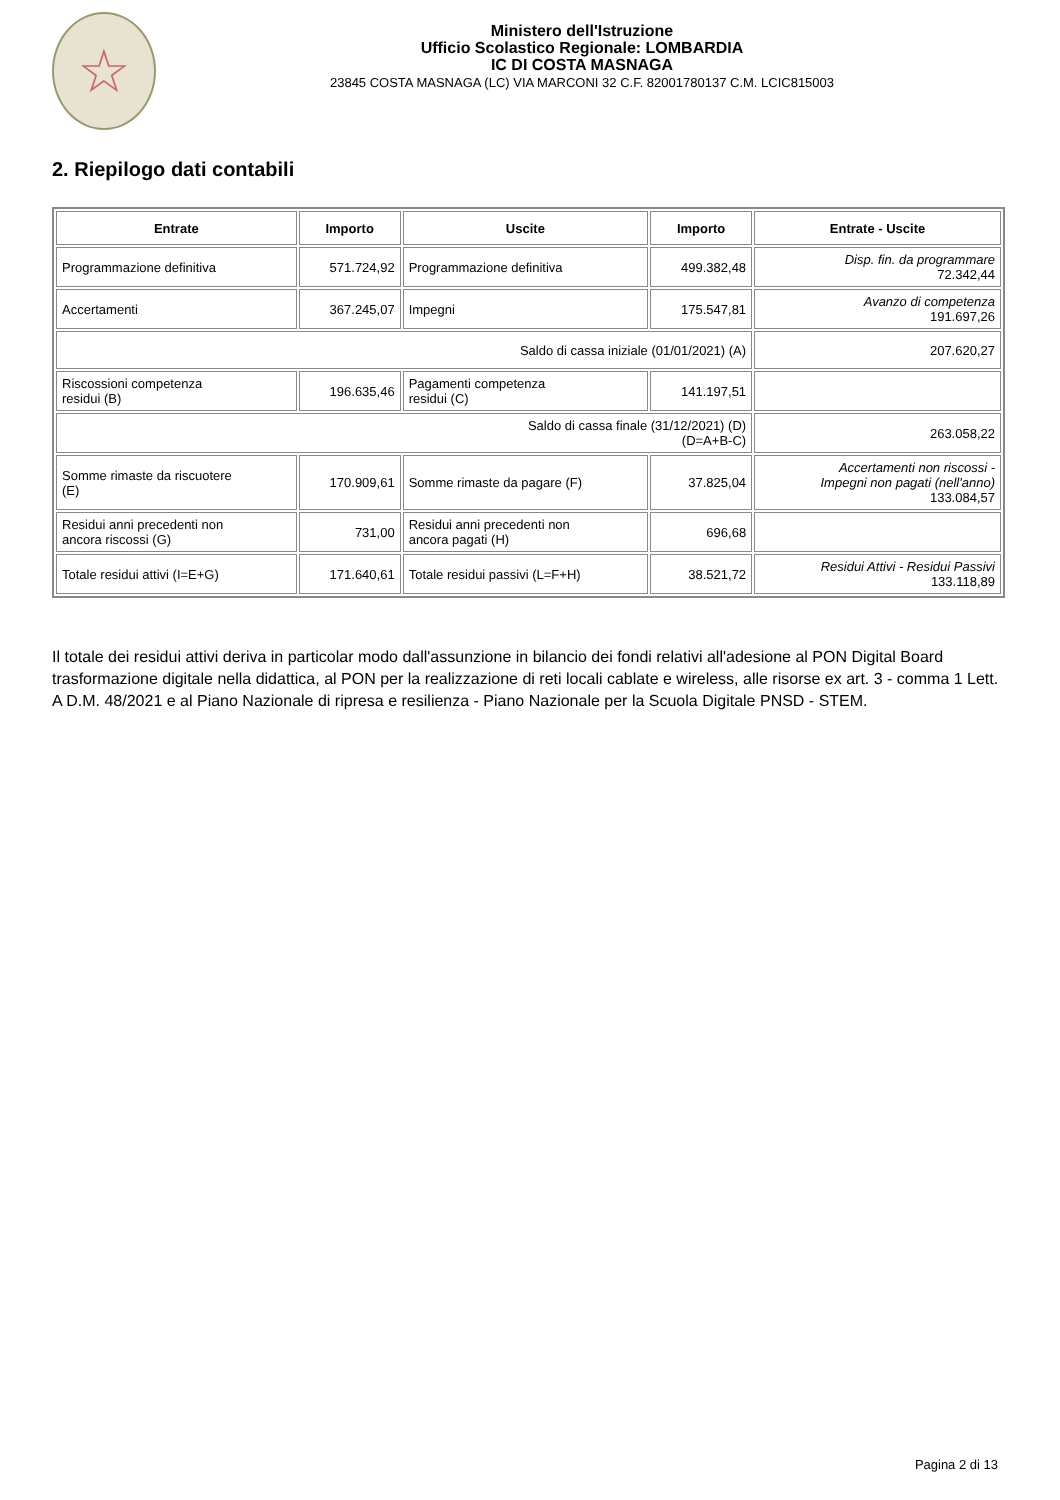☆
Ministero dell'Istruzione
Ufficio Scolastico Regionale: LOMBARDIA
IC DI COSTA MASNAGA
23845 COSTA MASNAGA (LC) VIA MARCONI 32 C.F. 82001780137 C.M. LCIC815003
2. Riepilogo dati contabili
| Entrate | Importo | Uscite | Importo | Entrate - Uscite |
| --- | --- | --- | --- | --- |
| Programmazione definitiva | 571.724,92 | Programmazione definitiva | 499.382,48 | Disp. fin. da programmare 72.342,44 |
| Accertamenti | 367.245,07 | Impegni | 175.547,81 | Avanzo di competenza 191.697,26 |
| Saldo di cassa iniziale (01/01/2021) (A) | | | | 207.620,27 |
| Riscossioni competenza residui (B) | 196.635,46 | Pagamenti competenza residui (C) | 141.197,51 | |
| Saldo di cassa finale (31/12/2021) (D) (D=A+B-C) | | | | 263.058,22 |
| Somme rimaste da riscuotere (E) | 170.909,61 | Somme rimaste da pagare (F) | 37.825,04 | Accertamenti non riscossi - Impegni non pagati (nell'anno) 133.084,57 |
| Residui anni precedenti non ancora riscossi (G) | 731,00 | Residui anni precedenti non ancora pagati (H) | 696,68 | |
| Totale residui attivi (I=E+G) | 171.640,61 | Totale residui passivi (L=F+H) | 38.521,72 | Residui Attivi - Residui Passivi 133.118,89 |
Il totale dei residui attivi deriva in particolar modo dall'assunzione in bilancio dei fondi relativi all'adesione al PON Digital Board trasformazione digitale nella didattica, al PON per la realizzazione di reti locali cablate e wireless, alle risorse ex art. 3 - comma 1 Lett. A D.M. 48/2021 e al Piano Nazionale di ripresa e resilienza - Piano Nazionale per la Scuola Digitale PNSD - STEM.
Pagina 2 di 13